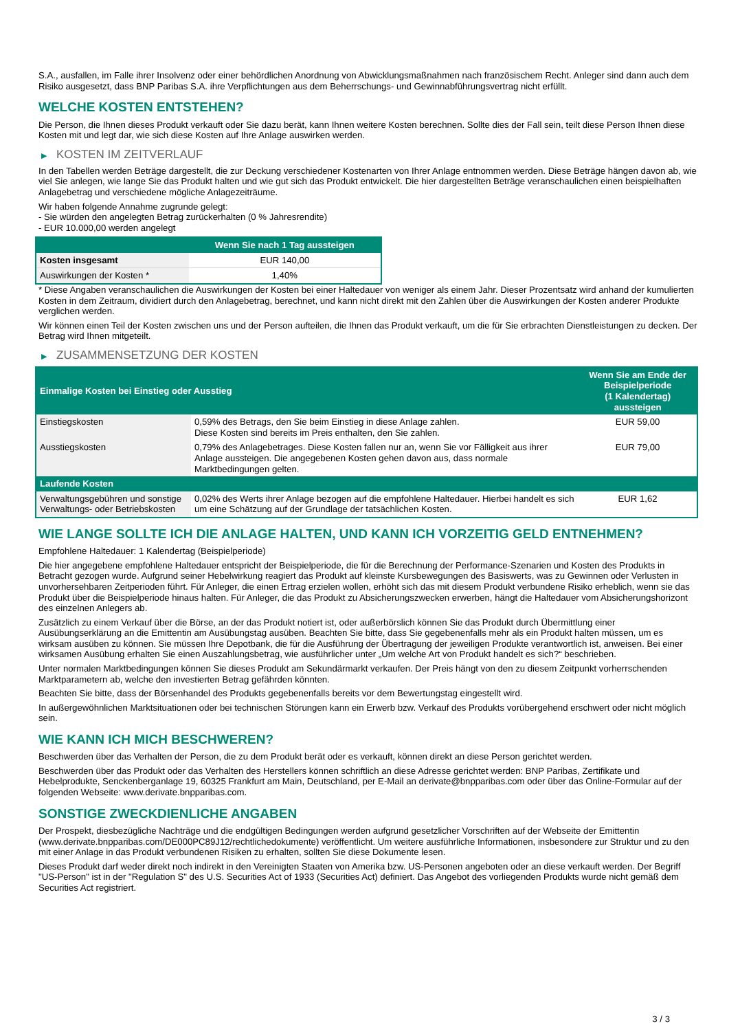S.A., ausfallen, im Falle ihrer Insolvenz oder einer behördlichen Anordnung von Abwicklungsmaßnahmen nach französischem Recht. Anleger sind dann auch dem Risiko ausgesetzt, dass BNP Paribas S.A. ihre Verpflichtungen aus dem Beherrschungs- und Gewinnabführungsvertrag nicht erfüllt.
WELCHE KOSTEN ENTSTEHEN?
Die Person, die Ihnen dieses Produkt verkauft oder Sie dazu berät, kann Ihnen weitere Kosten berechnen. Sollte dies der Fall sein, teilt diese Person Ihnen diese Kosten mit und legt dar, wie sich diese Kosten auf Ihre Anlage auswirken werden.
▶ KOSTEN IM ZEITVERLAUF
In den Tabellen werden Beträge dargestellt, die zur Deckung verschiedener Kostenarten von Ihrer Anlage entnommen werden. Diese Beträge hängen davon ab, wie viel Sie anlegen, wie lange Sie das Produkt halten und wie gut sich das Produkt entwickelt. Die hier dargestellten Beträge veranschaulichen einen beispielhaften Anlagebetrag und verschiedene mögliche Anlagezeiträume.
Wir haben folgende Annahme zugrunde gelegt:
- Sie würden den angelegten Betrag zurückerhalten (0 % Jahresrendite)
- EUR 10.000,00 werden angelegt
| | Wenn Sie nach 1 Tag aussteigen |
| --- | --- |
| Kosten insgesamt | EUR 140,00 |
| Auswirkungen der Kosten * | 1,40% |
* Diese Angaben veranschaulichen die Auswirkungen der Kosten bei einer Haltedauer von weniger als einem Jahr. Dieser Prozentsatz wird anhand der kumulierten Kosten in dem Zeitraum, dividiert durch den Anlagebetrag, berechnet, und kann nicht direkt mit den Zahlen über die Auswirkungen der Kosten anderer Produkte verglichen werden.
Wir können einen Teil der Kosten zwischen uns und der Person aufteilen, die Ihnen das Produkt verkauft, um die für Sie erbrachten Dienstleistungen zu decken. Der Betrag wird Ihnen mitgeteilt.
▶ ZUSAMMENSETZUNG DER KOSTEN
| Einmalige Kosten bei Einstieg oder Ausstieg | | Wenn Sie am Ende der Beispielperiode (1 Kalendertag) aussteigen |
| --- | --- | --- |
| Einstiegskosten | 0,59% des Betrags, den Sie beim Einstieg in diese Anlage zahlen. Diese Kosten sind bereits im Preis enthalten, den Sie zahlen. | EUR 59,00 |
| Ausstiegskosten | 0,79% des Anlagebetrages. Diese Kosten fallen nur an, wenn Sie vor Fälligkeit aus ihrer Anlage aussteigen. Die angegebenen Kosten gehen davon aus, dass normale Marktbedingungen gelten. | EUR 79,00 |
| Laufende Kosten | | |
| Verwaltungsgebühren und sonstige Verwaltungs- oder Betriebskosten | 0,02% des Werts ihrer Anlage bezogen auf die empfohlene Haltedauer. Hierbei handelt es sich um eine Schätzung auf der Grundlage der tatsächlichen Kosten. | EUR 1,62 |
WIE LANGE SOLLTE ICH DIE ANLAGE HALTEN, UND KANN ICH VORZEITIG GELD ENTNEHMEN?
Empfohlene Haltedauer: 1 Kalendertag (Beispielperiode)
Die hier angegebene empfohlene Haltedauer entspricht der Beispielperiode, die für die Berechnung der Performance-Szenarien und Kosten des Produkts in Betracht gezogen wurde. Aufgrund seiner Hebelwirkung reagiert das Produkt auf kleinste Kursbewegungen des Basiswerts, was zu Gewinnen oder Verlusten in unvorhersehbaren Zeitperioden führt. Für Anleger, die einen Ertrag erzielen wollen, erhöht sich das mit diesem Produkt verbundene Risiko erheblich, wenn sie das Produkt über die Beispielperiode hinaus halten. Für Anleger, die das Produkt zu Absicherungszwecken erwerben, hängt die Haltedauer vom Absicherungshorizont des einzelnen Anlegers ab.
Zusätzlich zu einem Verkauf über die Börse, an der das Produkt notiert ist, oder außerbörslich können Sie das Produkt durch Übermittlung einer Ausübungserklärung an die Emittentin am Ausübungstag ausüben. Beachten Sie bitte, dass Sie gegebenenfalls mehr als ein Produkt halten müssen, um es wirksam ausüben zu können. Sie müssen Ihre Depotbank, die für die Ausführung der Übertragung der jeweiligen Produkte verantwortlich ist, anweisen. Bei einer wirksamen Ausübung erhalten Sie einen Auszahlungsbetrag, wie ausführlicher unter „Um welche Art von Produkt handelt es sich?“ beschrieben.
Unter normalen Marktbedingungen können Sie dieses Produkt am Sekundärmarkt verkaufen. Der Preis hängt von den zu diesem Zeitpunkt vorherrschenden Marktparametern ab, welche den investierten Betrag gefährden könnten.
Beachten Sie bitte, dass der Börsenhandel des Produkts gegebenenfalls bereits vor dem Bewertungstag eingestellt wird.
In außergewöhnlichen Marktsituationen oder bei technischen Störungen kann ein Erwerb bzw. Verkauf des Produkts vorübergehend erschwert oder nicht möglich sein.
WIE KANN ICH MICH BESCHWEREN?
Beschwerden über das Verhalten der Person, die zu dem Produkt berät oder es verkauft, können direkt an diese Person gerichtet werden.
Beschwerden über das Produkt oder das Verhalten des Herstellers können schriftlich an diese Adresse gerichtet werden: BNP Paribas, Zertifikate und Hebelprodukte, Senckenberganlage 19, 60325 Frankfurt am Main, Deutschland, per E-Mail an derivate@bnpparibas.com oder über das Online-Formular auf der folgenden Webseite: www.derivate.bnpparibas.com.
SONSTIGE ZWECKDIENLICHE ANGABEN
Der Prospekt, diesbezügliche Nachträge und die endgültigen Bedingungen werden aufgrund gesetzlicher Vorschriften auf der Webseite der Emittentin (www.derivate.bnpparibas.com/DE000PC89J12/rechtlichedokumente) veröffentlicht. Um weitere ausführliche Informationen, insbesondere zur Struktur und zu den mit einer Anlage in das Produkt verbundenen Risiken zu erhalten, sollten Sie diese Dokumente lesen.
Dieses Produkt darf weder direkt noch indirekt in den Vereinigten Staaten von Amerika bzw. US-Personen angeboten oder an diese verkauft werden. Der Begriff "US-Person" ist in der "Regulation S" des U.S. Securities Act of 1933 (Securities Act) definiert. Das Angebot des vorliegenden Produkts wurde nicht gemäß dem Securities Act registriert.
3 / 3